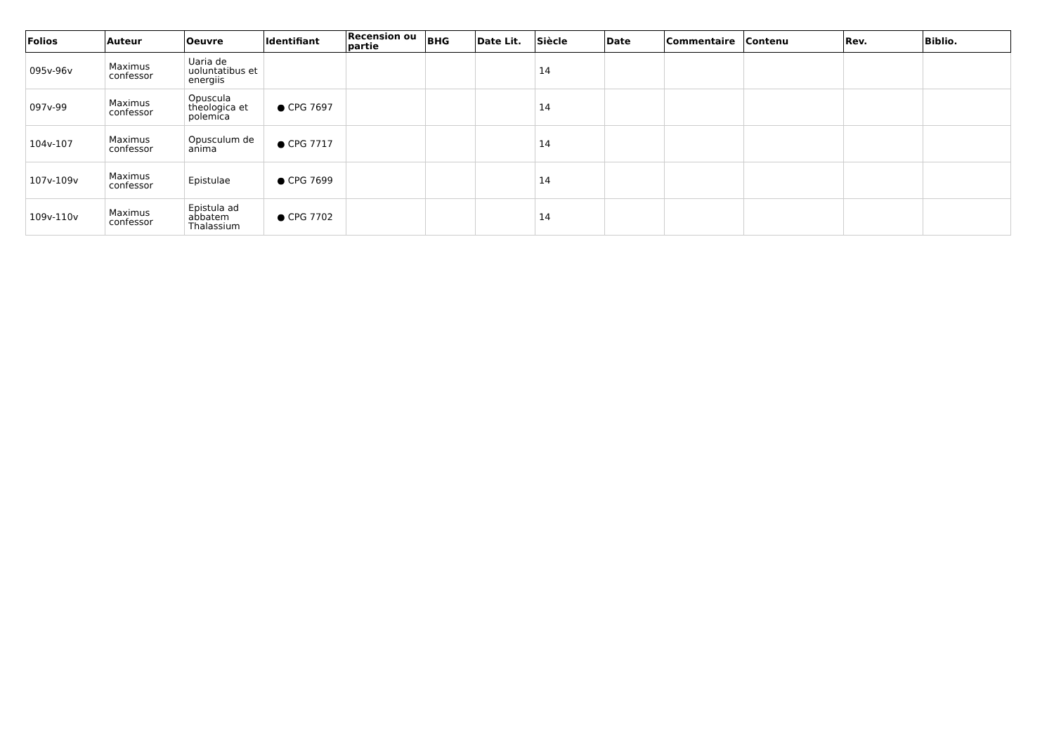| Folios | Auteur | Oeuvre | Identifiant | Recension ou partie | BHG | Date Lit. | Siècle | Date | Commentaire | Contenu | Rev. | Biblio. |
| --- | --- | --- | --- | --- | --- | --- | --- | --- | --- | --- | --- | --- |
| 095v-96v | Maximus confessor | Uaria de uoluntatibus et energiis | | | | | 14 | | | | | |
| 097v-99 | Maximus confessor | Opuscula theologica et polemica | ● CPG 7697 | | | | 14 | | | | | |
| 104v-107 | Maximus confessor | Opusculum de anima | ● CPG 7717 | | | | 14 | | | | | |
| 107v-109v | Maximus confessor | Epistulae | ● CPG 7699 | | | | 14 | | | | | |
| 109v-110v | Maximus confessor | Epistula ad abbatem Thalassium | ● CPG 7702 | | | | 14 | | | | | |